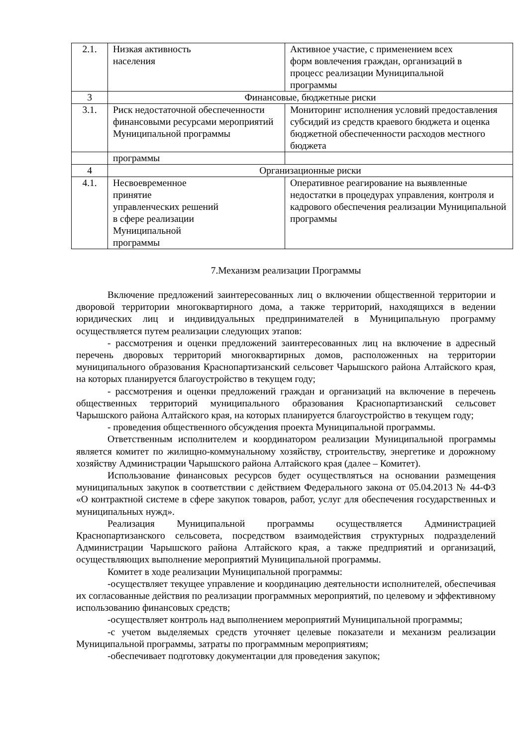| 2.1. | Низкая активность населения | Активное участие, с применением всех форм вовлечения граждан, организаций в процесс реализации Муниципальной программы |
| 3 | Финансовые, бюджетные риски | |
| 3.1. | Риск недостаточной обеспеченности финансовыми ресурсами мероприятий Муниципальной программы | Мониторинг исполнения условий предоставления субсидий из средств краевого бюджета и оценка бюджетной обеспеченности расходов местного бюджета |
| | программы | |
| 4 | Организационные риски | |
| 4.1. | Несвоевременное принятие управленческих решений в сфере реализации Муниципальной программы | Оперативное реагирование на выявленные недостатки в процедурах управления, контроля и кадрового обеспечения реализации Муниципальной программы |
7.Механизм реализации Программы
Включение предложений заинтересованных лиц о включении общественной территории и дворовой территории многоквартирного дома, а также территорий, находящихся в ведении юридических лиц и индивидуальных предпринимателей в Муниципальную программу осуществляется путем реализации следующих этапов:
- рассмотрения и оценки предложений заинтересованных лиц на включение в адресный перечень дворовых территорий многоквартирных домов, расположенных на территории муниципального образования Краснопартизанский сельсовет Чарышского района Алтайского края, на которых планируется благоустройство в текущем году;
- рассмотрения и оценки предложений граждан и организаций на включение в перечень общественных территорий муниципального образования Краснопартизанский сельсовет Чарышского района Алтайского края, на которых планируется благоустройство в текущем году;
- проведения общественного обсуждения проекта Муниципальной программы.
Ответственным исполнителем и координатором реализации Муниципальной программы является комитет по жилищно-коммунальному хозяйству, строительству, энергетике и дорожному хозяйству Администрации Чарышского района Алтайского края (далее – Комитет).
Использование финансовых ресурсов будет осуществляться на основании размещения муниципальных закупок в соответствии с действием Федерального закона от 05.04.2013 № 44-ФЗ «О контрактной системе в сфере закупок товаров, работ, услуг для обеспечения государственных и муниципальных нужд».
Реализация Муниципальной программы осуществляется Администрацией Краснопартизанского сельсовета, посредством взаимодействия структурных подразделений Администрации Чарышского района Алтайского края, а также предприятий и организаций, осуществляющих выполнение мероприятий Муниципальной программы.
Комитет в ходе реализации Муниципальной программы:
-осуществляет текущее управление и координацию деятельности исполнителей, обеспечивая их согласованные действия по реализации программных мероприятий, по целевому и эффективному использованию финансовых средств;
-осуществляет контроль над выполнением мероприятий Муниципальной программы;
-с учетом выделяемых средств уточняет целевые показатели и механизм реализации Муниципальной программы, затраты по программным мероприятиям;
-обеспечивает подготовку документации для проведения закупок;